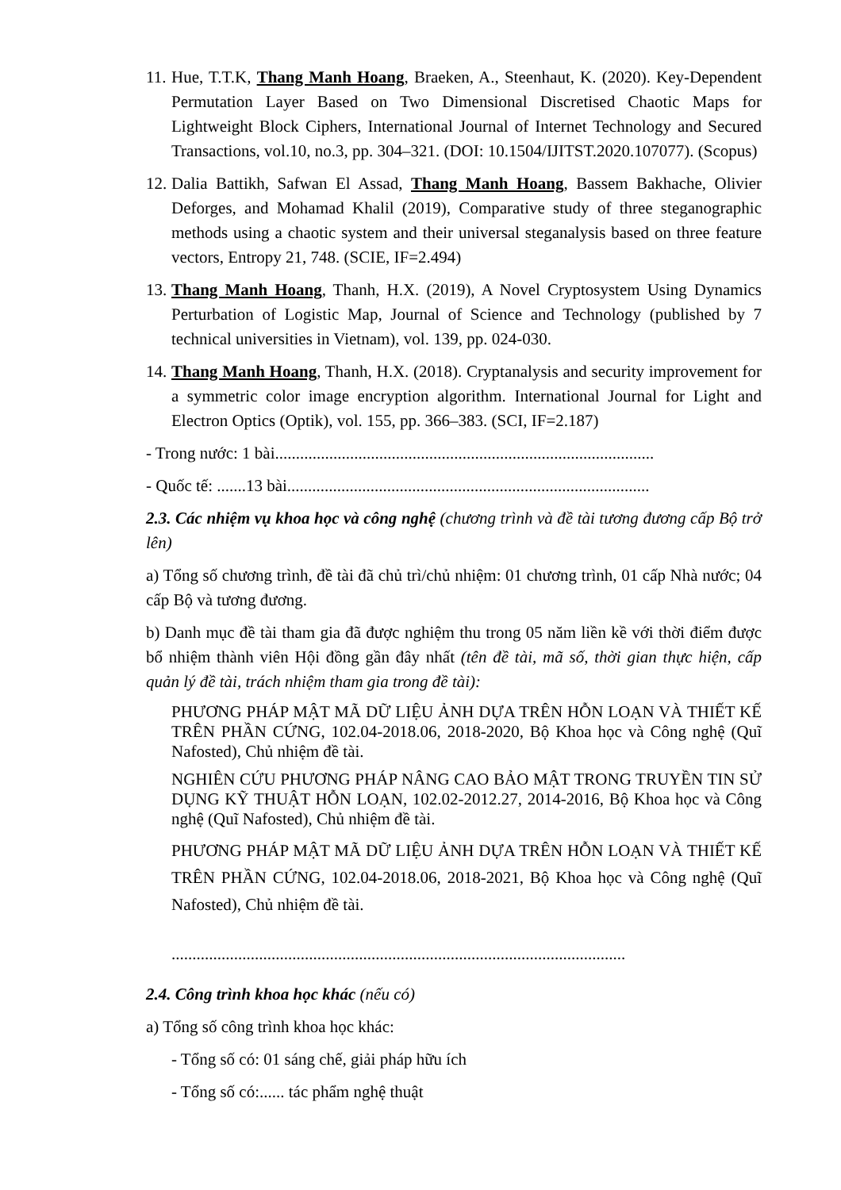11.
Hue, T.T.K, Thang Manh Hoang, Braeken, A., Steenhaut, K. (2020). Key-Dependent Permutation Layer Based on Two Dimensional Discretised Chaotic Maps for Lightweight Block Ciphers, International Journal of Internet Technology and Secured Transactions, vol.10, no.3, pp. 304–321. (DOI: 10.1504/IJITST.2020.107077). (Scopus)
12.
Dalia Battikh, Safwan El Assad, Thang Manh Hoang, Bassem Bakhache, Olivier Deforges, and Mohamad Khalil (2019), Comparative study of three steganographic methods using a chaotic system and their universal steganalysis based on three feature vectors, Entropy 21, 748. (SCIE, IF=2.494)
13.
Thang Manh Hoang, Thanh, H.X. (2019), A Novel Cryptosystem Using Dynamics Perturbation of Logistic Map, Journal of Science and Technology (published by 7 technical universities in Vietnam), vol. 139, pp. 024-030.
14.
Thang Manh Hoang, Thanh, H.X. (2018). Cryptanalysis and security improvement for a symmetric color image encryption algorithm. International Journal for Light and Electron Optics (Optik), vol. 155, pp. 366–383. (SCI, IF=2.187)
- Trong nước: 1 bài...........................................................................................
- Quốc tế: .......13 bài.......................................................................................
2.3. Các nhiệm vụ khoa học và công nghệ (chương trình và đề tài tương đương cấp Bộ trở lên)
a) Tổng số chương trình, đề tài đã chủ trì/chủ nhiệm: 01 chương trình, 01 cấp Nhà nước; 04 cấp Bộ và tương đương.
b) Danh mục đề tài tham gia đã được nghiệm thu trong 05 năm liền kề với thời điểm được bổ nhiệm thành viên Hội đồng gần đây nhất (tên đề tài, mã số, thời gian thực hiện, cấp quản lý đề tài, trách nhiệm tham gia trong đề tài):
PHƯƠNG PHÁP MẬT MÃ DỮ LIỆU ẢNH DỰA TRÊN HỖN LOẠN VÀ THIẾT KẾ TRÊN PHẦN CỨNG, 102.04-2018.06, 2018-2020, Bộ Khoa học và Công nghệ (Quĩ Nafosted), Chủ nhiệm đề tài.
NGHIÊN CỨU PHƯƠNG PHÁP NÂNG CAO BẢO MẬT TRONG TRUYỀN TIN SỬ DỤNG KỸ THUẬT HỖN LOẠN, 102.02-2012.27, 2014-2016, Bộ Khoa học và Công nghệ (Quĩ Nafosted), Chủ nhiệm đề tài.
PHƯƠNG PHÁP MẬT MÃ DỮ LIỆU ẢNH DỰA TRÊN HỖN LOẠN VÀ THIẾT KẾ TRÊN PHẦN CỨNG, 102.04-2018.06, 2018-2021, Bộ Khoa học và Công nghệ (Quĩ Nafosted), Chủ nhiệm đề tài.
.............................................................................................................
2.4. Công trình khoa học khác (nếu có)
a) Tổng số công trình khoa học khác:
- Tổng số có: 01 sáng chế, giải pháp hữu ích
- Tổng số có:...... tác phẩm nghệ thuật